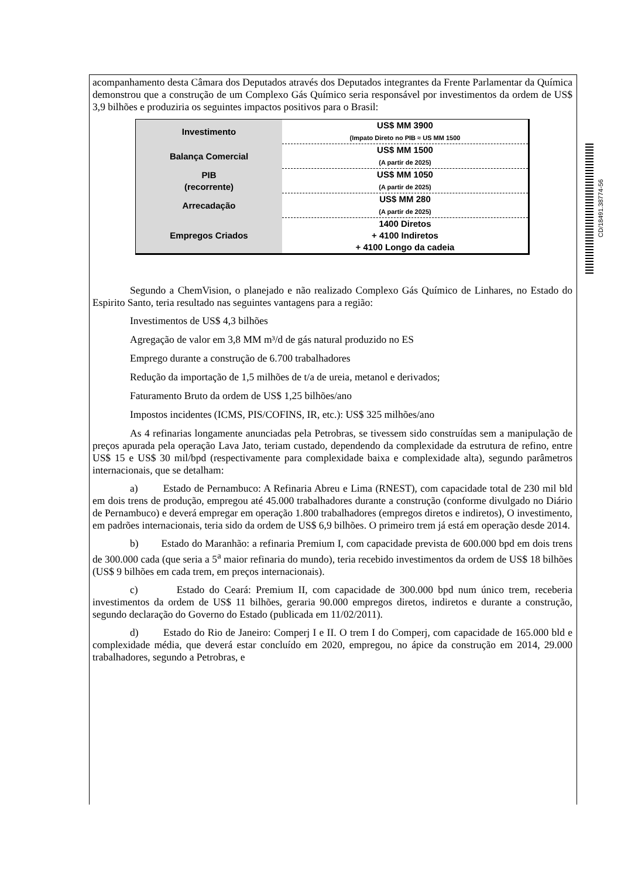CD/18491.38774-56
acompanhamento desta Câmara dos Deputados através dos Deputados integrantes da Frente Parlamentar da Química demonstrou que a construção de um Complexo Gás Químico seria responsável por investimentos da ordem de US$ 3,9 bilhões e produziria os seguintes impactos positivos para o Brasil:
| Investimento | US$ MM 3900 (Impato Direto no PIB ≈ US MM 1500 |
| Balança Comercial | US$ MM 1500 (A partir de 2025) |
| PIB (recorrente) | US$ MM 1050 (A partir de 2025) |
| Arrecadação | US$ MM 280 (A partir de 2025) |
| Empregos Criados | 1400 Diretos + 4100 Indiretos + 4100 Longo da cadeia |
Segundo a ChemVision, o planejado e não realizado Complexo Gás Químico de Linhares, no Estado do Espirito Santo, teria resultado nas seguintes vantagens para a região:
Investimentos de US$ 4,3 bilhões
Agregação de valor em 3,8 MM m³/d de gás natural produzido no ES
Emprego durante a construção de 6.700 trabalhadores
Redução da importação de 1,5 milhões de t/a de ureia, metanol e derivados;
Faturamento Bruto da ordem de US$ 1,25 bilhões/ano
Impostos incidentes (ICMS, PIS/COFINS, IR, etc.): US$ 325 milhões/ano
As 4 refinarias longamente anunciadas pela Petrobras, se tivessem sido construídas sem a manipulação de preços apurada pela operação Lava Jato, teriam custado, dependendo da complexidade da estrutura de refino, entre US$ 15 e US$ 30 mil/bpd (respectivamente para complexidade baixa e complexidade alta), segundo parâmetros internacionais, que se detalham:
a) Estado de Pernambuco: A Refinaria Abreu e Lima (RNEST), com capacidade total de 230 mil bld em dois trens de produção, empregou até 45.000 trabalhadores durante a construção (conforme divulgado no Diário de Pernambuco) e deverá empregar em operação 1.800 trabalhadores (empregos diretos e indiretos), O investimento, em padrões internacionais, teria sido da ordem de US$ 6,9 bilhões. O primeiro trem já está em operação desde 2014.
b) Estado do Maranhão: a refinaria Premium I, com capacidade prevista de 600.000 bpd em dois trens de 300.000 cada (que seria a 5<sup>a</sup> maior refinaria do mundo), teria recebido investimentos da ordem de US$ 18 bilhões (US$ 9 bilhões em cada trem, em preços internacionais).
c) Estado do Ceará: Premium II, com capacidade de 300.000 bpd num único trem, receberia investimentos da ordem de US$ 11 bilhões, geraria 90.000 empregos diretos, indiretos e durante a construção, segundo declaração do Governo do Estado (publicada em 11/02/2011).
d) Estado do Rio de Janeiro: Comperj I e II. O trem I do Comperj, com capacidade de 165.000 bld e complexidade média, que deverá estar concluído em 2020, empregou, no ápice da construção em 2014, 29.000 trabalhadores, segundo a Petrobras, e